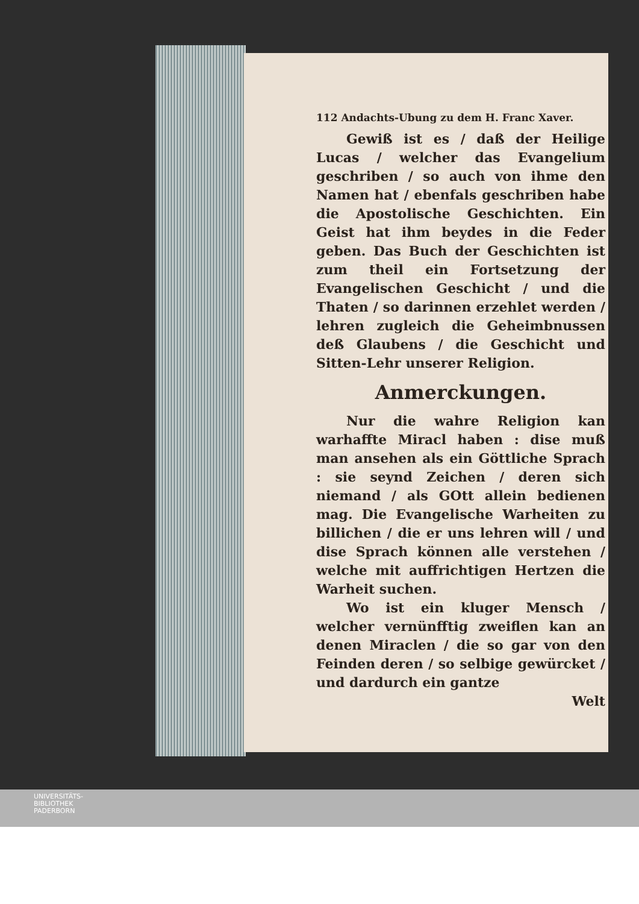112 Andachts-Ubung zu dem H. Franc Xaver.
Gewiß ist es / daß der Heilige Lucas / welcher das Evangelium geschriben / so auch von ihme den Namen hat / ebenfals geschriben habe die Apostolische Geschichten. Ein Geist hat ihm beydes in die Feder geben. Das Buch der Geschichten ist zum theil ein Fortsetzung der Evangelischen Geschicht / und die Thaten / so darinnen erzehlet werden / lehren zugleich die Geheimbnussen deß Glaubens / die Geschicht und Sitten-Lehr unserer Religion.
Anmerckungen.
Nur die wahre Religion kan warhaffte Miracl haben : dise muß man ansehen als ein Göttliche Sprach : sie seynd Zeichen / deren sich niemand / als GOtt allein bedienen mag. Die Evangelische Warheiten zu billichen / die er uns lehren will / und dise Sprach können alle verstehen / welche mit auffrichtigen Hertzen die Warheit suchen.
Wo ist ein kluger Mensch / welcher vernünfftig zweiflen kan an denen Miraclen / die so gar von den Feinden deren / so selbige gewürcket / und dardurch ein gantze
Welt
UNIVERSITÄTS-
BIBLIOTHEK
PADERBORN